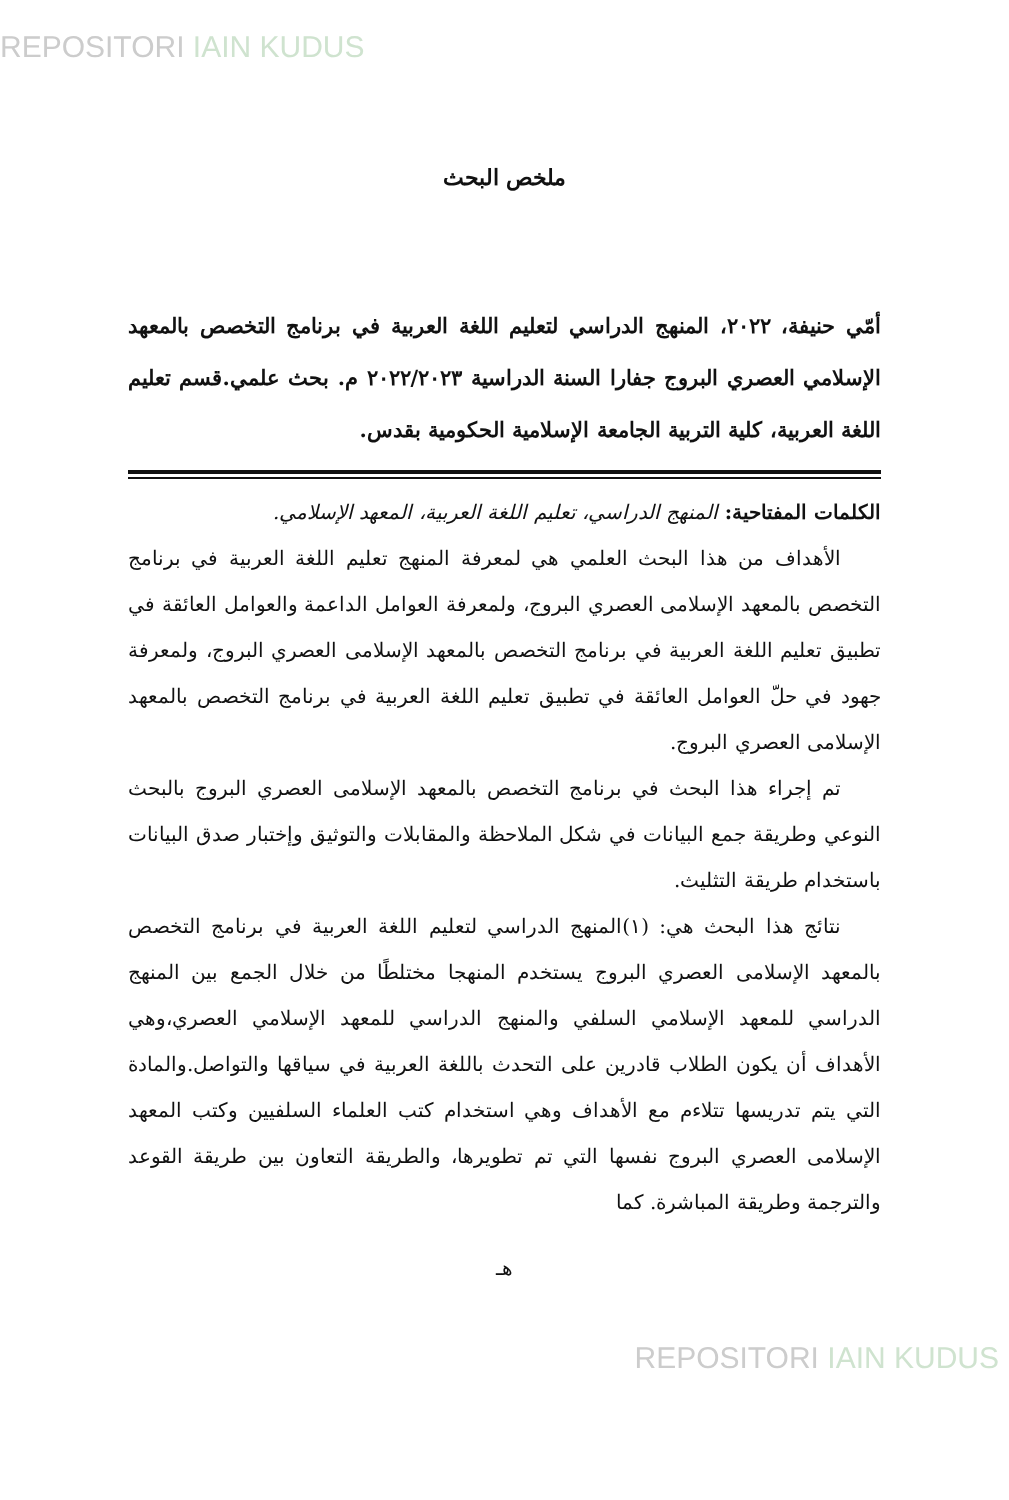REPOSITORI IAIN KUDUS
ملخص البحث
أمّي حنيفة، ٢٠٢٢، المنهج الدراسي لتعليم اللغة العربية في برنامج التخصص بالمعهد الإسلامي العصري البروج جفارا السنة الدراسية ٢٠٢٢/٢٠٢٣ م. بحث علمي.قسم تعليم اللغة العربية، كلية التربية الجامعة الإسلامية الحكومية بقدس.
الكلمات المفتاحية: المنهج الدراسي، تعليم اللغة العربية، المعهد الإسلامي.
الأهداف من هذا البحث العلمي هي لمعرفة المنهج تعليم اللغة العربية في برنامج التخصص بالمعهد الإسلامى العصري البروج، ولمعرفة العوامل الداعمة والعوامل العائقة في تطبيق تعليم اللغة العربية في برنامج التخصص بالمعهد الإسلامى العصري البروج، ولمعرفة جهود في حلّ العوامل العائقة في تطبيق تعليم اللغة العربية في برنامج التخصص بالمعهد الإسلامى العصري البروج.
تم إجراء هذا البحث في برنامج التخصص بالمعهد الإسلامى العصري البروج بالبحث النوعي وطريقة جمع البيانات في شكل الملاحظة والمقابلات والتوثيق وإختبار صدق البيانات باستخدام طريقة التثليث.
نتائج هذا البحث هي: (١)المنهج الدراسي لتعليم اللغة العربية في برنامج التخصص بالمعهد الإسلامى العصري البروج يستخدم المنهجا مختلطًا من خلال الجمع بين المنهج الدراسي للمعهد الإسلامي السلفي والمنهج الدراسي للمعهد الإسلامي العصري،وهي الأهداف أن يكون الطلاب قادرين على التحدث باللغة العربية في سياقها والتواصل.والمادة التي يتم تدريسها تتلاءم مع الأهداف وهي استخدام كتب العلماء السلفيين وكتب المعهد الإسلامى العصري البروج نفسها التي تم تطويرها، والطريقة التعاون بين طريقة القوعد والترجمة وطريقة المباشرة. كما
هـ
REPOSITORI IAIN KUDUS